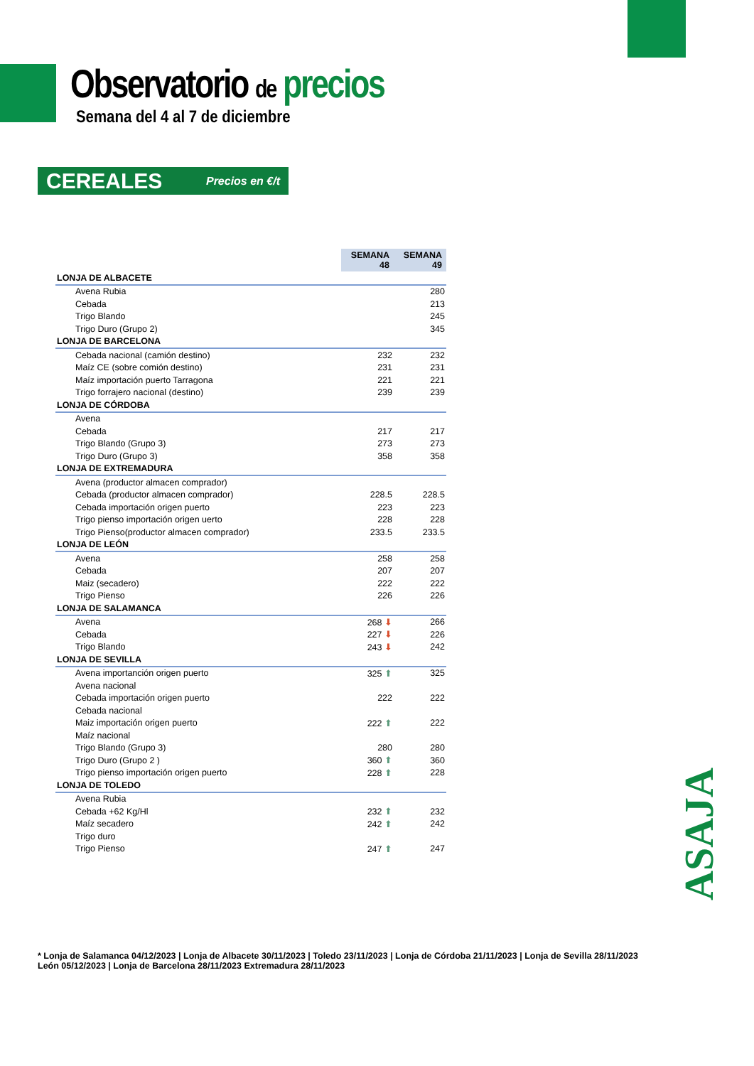Observatorio de precios
Semana del 4 al 7 de diciembre
CEREALES Precios en €/t
| | SEMANA 48 | SEMANA 49 |
| LONJA DE ALBACETE | | |
| Avena Rubia | | 280 |
| Cebada | | 213 |
| Trigo Blando | | 245 |
| Trigo Duro (Grupo 2) | | 345 |
| LONJA DE BARCELONA | | |
| Cebada nacional (camión destino) | 232 | 232 |
| Maíz CE (sobre comión destino) | 231 | 231 |
| Maíz importación puerto Tarragona | 221 | 221 |
| Trigo forrajero nacional (destino) | 239 | 239 |
| LONJA DE CÓRDOBA | | |
| Avena | | |
| Cebada | 217 | 217 |
| Trigo Blando (Grupo 3) | 273 | 273 |
| Trigo Duro (Grupo 3) | 358 | 358 |
| LONJA DE EXTREMADURA | | |
| Avena (productor almacen comprador) | | |
| Cebada (productor almacen comprador) | 228.5 | 228.5 |
| Cebada importación origen puerto | 223 | 223 |
| Trigo pienso importación origen uerto | 228 | 228 |
| Trigo Pienso(productor almacen comprador) | 233.5 | 233.5 |
| LONJA DE LEÓN | | |
| Avena | 258 | 258 |
| Cebada | 207 | 207 |
| Maiz (secadero) | 222 | 222 |
| Trigo Pienso | 226 | 226 |
| LONJA DE SALAMANCA | | |
| Avena | 268 ⬇ | 266 |
| Cebada | 227 ⬇ | 226 |
| Trigo Blando | 243 ⬇ | 242 |
| LONJA DE SEVILLA | | |
| Avena importanción origen puerto | 325 ⬆ | 325 |
| Avena nacional | | |
| Cebada importación origen puerto | 222 | 222 |
| Cebada nacional | | |
| Maiz importación origen puerto | 222 ⬆ | 222 |
| Maíz nacional | | |
| Trigo Blando (Grupo 3) | 280 | 280 |
| Trigo Duro (Grupo 2 ) | 360 ⬆ | 360 |
| Trigo pienso importación origen puerto | 228 ⬆ | 228 |
| LONJA DE TOLEDO | | |
| Avena Rubia | | |
| Cebada +62 Kg/Hl | 232 ⬆ | 232 |
| Maíz secadero | 242 ⬆ | 242 |
| Trigo duro | | |
| Trigo Pienso | 247 ⬆ | 247 |
ASAJA
* Lonja de Salamanca 04/12/2023 | Lonja de Albacete 30/11/2023 | Toledo 23/11/2023 | Lonja de Córdoba 21/11/2023 | Lonja de Sevilla 28/11/2023
León 05/12/2023 | Lonja de Barcelona 28/11/2023 Extremadura 28/11/2023